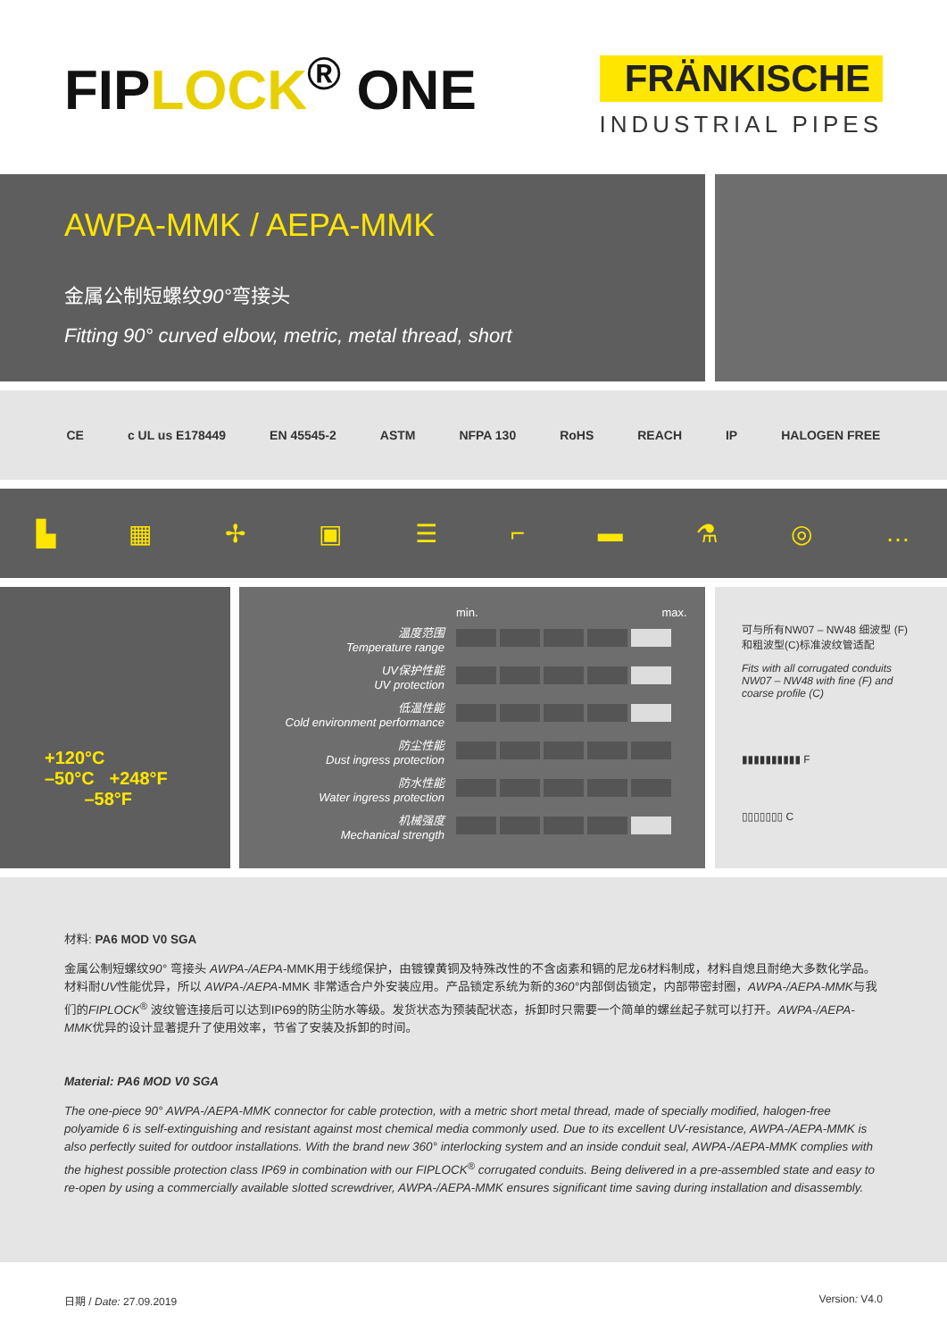FIPLOCK<sup>®</sup> ONE
FRÄNKISCHE
INDUSTRIAL PIPES
AWPA-MMK / AEPA-MMK
金属公制短螺纹90°弯接头
Fitting 90° curved elbow, metric, metal thread, short
CE c UL us E178449 EN 45545-2 ASTM NFPA 130 RoHS REACH IP HALOGEN FREE
▙ ▦ ✢ ▣ ☰ ⌐ ▬ ⚗ ◎ …
+120°C
–50°C +248°F
–58°F
| | min. max. |
| 温度范围 Temperature range | |
| UV保护性能 UV protection | |
| 低温性能 Cold environment performance | |
| 防尘性能 Dust ingress protection | |
| 防水性能 Water ingress protection | |
| 机械强度 Mechanical strength | |
可与所有NW07 – NW48 细波型 (F) 和粗波型(C)标准波纹管适配
Fits with all corrugated conduits NW07 – NW48 with fine (F) and coarse profile (C)
▮▮▮▮▮▮▮▮▮▮ F
▯▯▯▯▯▯▯ C
材料: PA6 MOD V0 SGA
金属公制短螺纹90° 弯接头 AWPA-/AEPA-MMK用于线缆保护，由镀镍黄铜及特殊改性的不含卤素和镉的尼龙6材料制成，材料自熄且耐绝大多数化学品。材料耐UV性能优异，所以 AWPA-/AEPA-MMK 非常适合户外安装应用。产品锁定系统为新的360°内部倒齿锁定，内部带密封圈，AWPA-/AEPA-MMK与我们的FIPLOCK<sup>®</sup> 波纹管连接后可以达到IP69的防尘防水等级。发货状态为预装配状态，拆卸时只需要一个简单的螺丝起子就可以打开。AWPA-/AEPA-MMK优异的设计显著提升了使用效率，节省了安装及拆卸的时间。
Material: PA6 MOD V0 SGA
The one-piece 90° AWPA-/AEPA-MMK connector for cable protection, with a metric short metal thread, made of specially modified, halogen-free polyamide 6 is self-extinguishing and resistant against most chemical media commonly used. Due to its excellent UV-resistance, AWPA-/AEPA-MMK is also perfectly suited for outdoor installations. With the brand new 360° interlocking system and an inside conduit seal, AWPA-/AEPA-MMK complies with the highest possible protection class IP69 in combination with our FIPLOCK<sup>®</sup> corrugated conduits. Being delivered in a pre-assembled state and easy to re-open by using a commercially available slotted screwdriver, AWPA-/AEPA-MMK ensures significant time saving during installation and disassembly.
日期 / Date: 27.09.2019 Version: V4.0